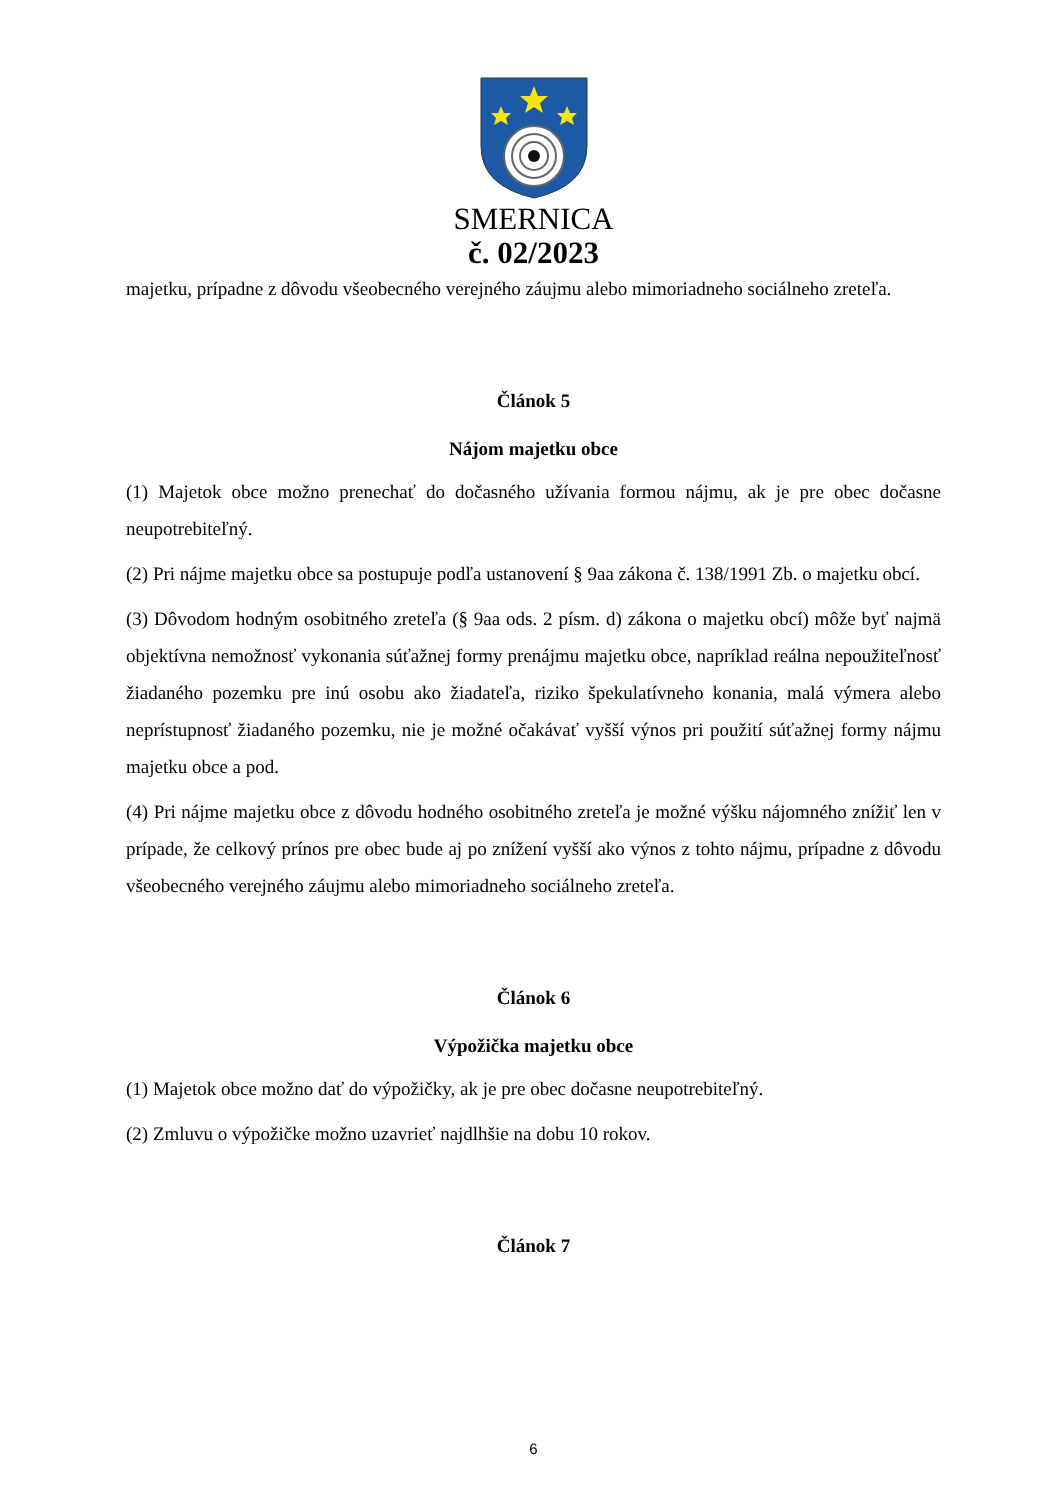SMERNICA
č. 02/2023
majetku, prípadne z dôvodu všeobecného verejného záujmu alebo mimoriadneho sociálneho zreteľa.
Článok 5
Nájom majetku obce
(1) Majetok obce možno prenechať do dočasného užívania formou nájmu, ak je pre obec dočasne neupotrebiteľný.
(2) Pri nájme majetku obce sa postupuje podľa ustanovení § 9aa zákona č. 138/1991 Zb. o majetku obcí.
(3) Dôvodom hodným osobitného zreteľa (§ 9aa ods. 2 písm. d) zákona o majetku obcí) môže byť najmä objektívna nemožnosť vykonania súťažnej formy prenájmu majetku obce, napríklad reálna nepoužiteľnosť žiadaného pozemku pre inú osobu ako žiadateľa, riziko špekulatívneho konania, malá výmera alebo neprístupnosť žiadaného pozemku, nie je možné očakávať vyšší výnos pri použití súťažnej formy nájmu majetku obce a pod.
(4) Pri nájme majetku obce z dôvodu hodného osobitného zreteľa je možné výšku nájomného znížiť len v prípade, že celkový prínos pre obec bude aj po znížení vyšší ako výnos z tohto nájmu, prípadne z dôvodu všeobecného verejného záujmu alebo mimoriadneho sociálneho zreteľa.
Článok 6
Výpožička majetku obce
(1) Majetok obce možno dať do výpožičky, ak je pre obec dočasne neupotrebiteľný.
(2) Zmluvu o výpožičke možno uzavrieť najdlhšie na dobu 10 rokov.
Článok 7
6